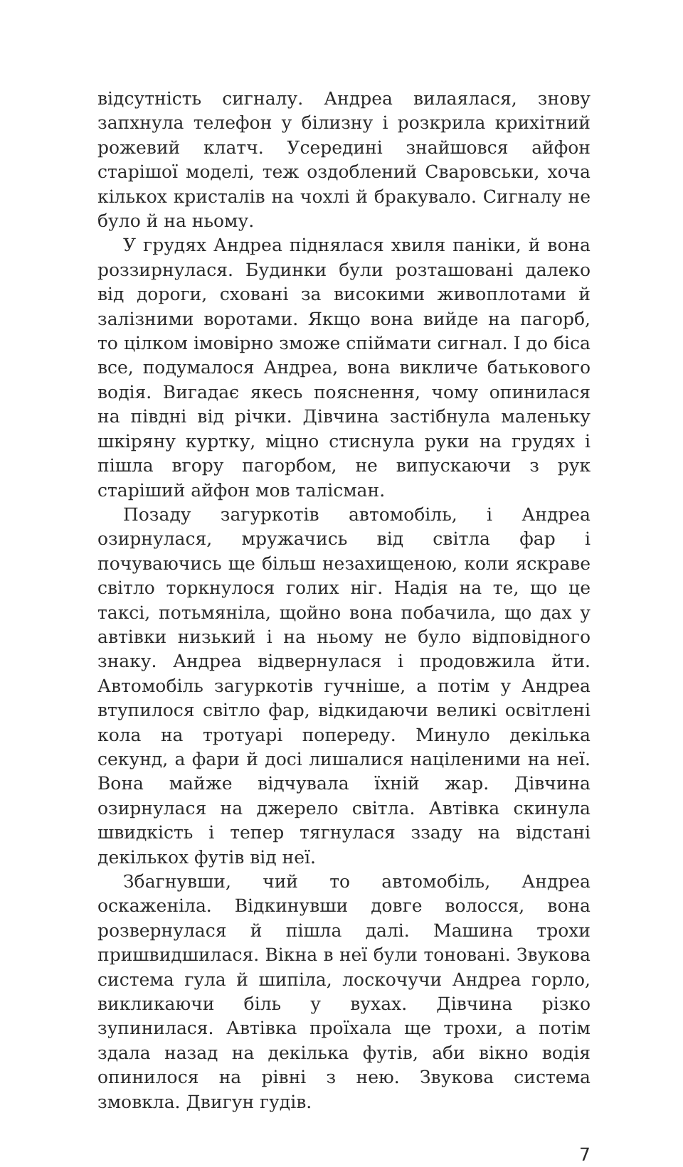відсутність сигналу. Андреа вилаялася, знову запхнула телефон у білизну і розкрила крихітний рожевий клатч. Усередині знайшовся айфон старішої моделі, теж оздоблений Сваровськи, хоча кількох кристалів на чохлі й бракувало. Сигналу не було й на ньому.
У грудях Андреа піднялася хвиля паніки, й вона роззирнулася. Будинки були розташовані далеко від дороги, сховані за високими живоплотами й залізними воротами. Якщо вона вийде на пагорб, то цілком імовірно зможе спіймати сигнал. І до біса все, подумалося Андреа, вона викличе батькового водія. Вигадає якесь пояснення, чому опинилася на півдні від річки. Дівчина застібнула маленьку шкіряну куртку, міцно стиснула руки на грудях і пішла вгору пагорбом, не випускаючи з рук старіший айфон мов талісман.
Позаду загуркотів автомобіль, і Андреа озирнулася, мружачись від світла фар і почуваючись ще більш незахищеною, коли яскраве світло торкнулося голих ніг. Надія на те, що це таксі, потьмяніла, щойно вона побачила, що дах у автівки низький і на ньому не було відповідного знаку. Андреа відвернулася і продовжила йти. Автомобіль загуркотів гучніше, а потім у Андреа втупилося світло фар, відкидаючи великі освітлені кола на тротуарі попереду. Минуло декілька секунд, а фари й досі лишалися націленими на неї. Вона майже відчувала їхній жар. Дівчина озирнулася на джерело світла. Автівка скинула швидкість і тепер тягнулася ззаду на відстані декількох футів від неї.
Збагнувши, чий то автомобіль, Андреа оскаженіла. Відкинувши довге волосся, вона розвернулася й пішла далі. Машина трохи пришвидшилася. Вікна в неї були тоновані. Звукова система гула й шипіла, лоскочучи Андреа горло, викликаючи біль у вухах. Дівчина різко зупинилася. Автівка проїхала ще трохи, а потім здала назад на декілька футів, аби вікно водія опинилося на рівні з нею. Звукова система змовкла. Двигун гудів.
7